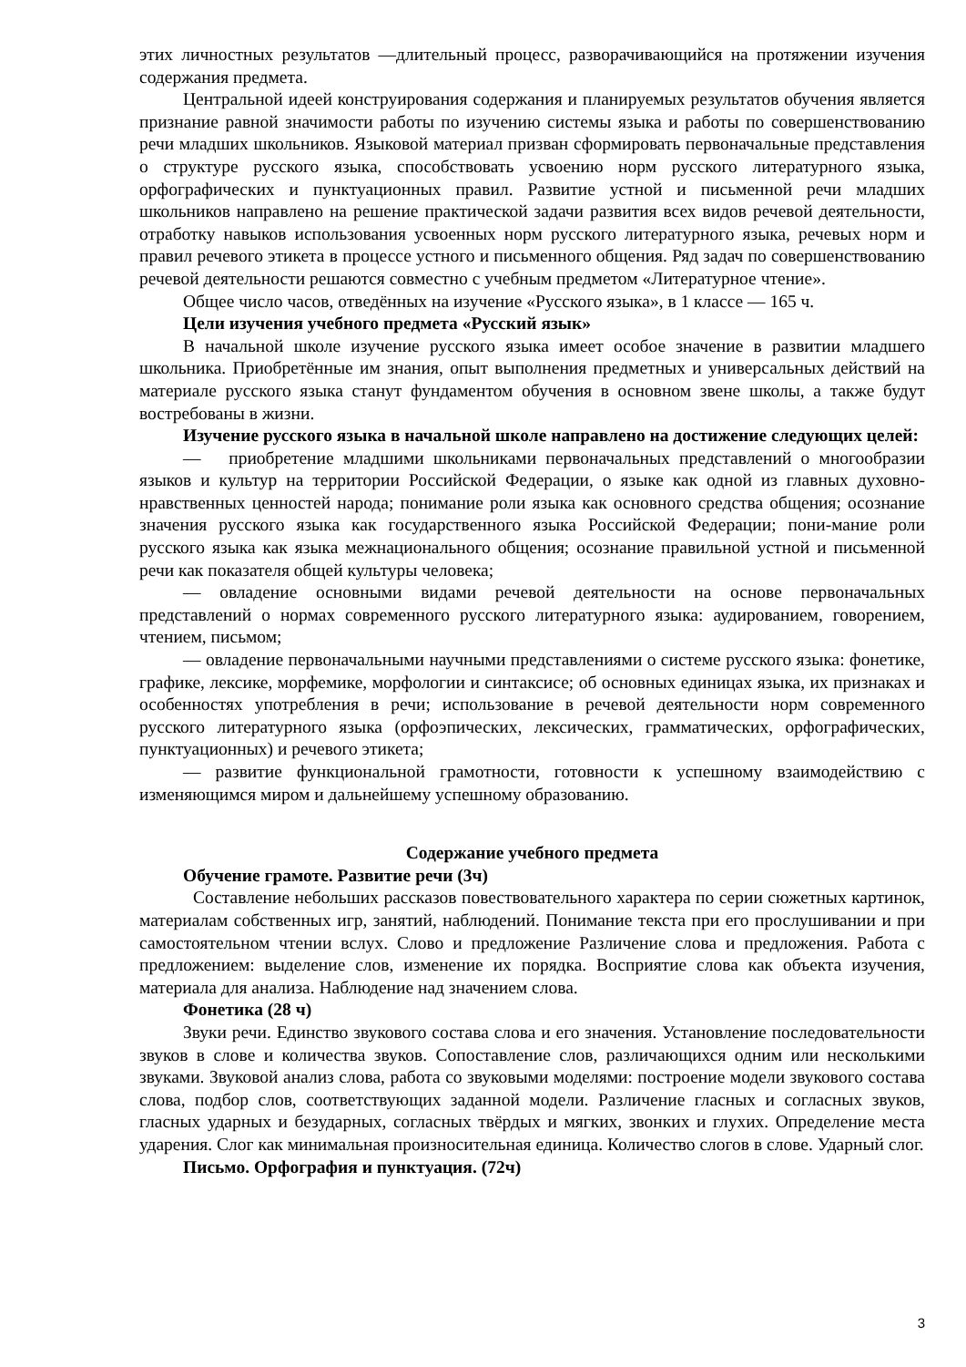этих личностных результатов —длительный процесс, разворачивающийся на протяжении изучения содержания предмета.
Центральной идеей конструирования содержания и планируемых результатов обучения является признание равной значимости работы по изучению системы языка и работы по совершенствованию речи младших школьников. Языковой материал призван сформировать первоначальные представления о структуре русского языка, способствовать усвоению норм русского литературного языка, орфографических и пунктуационных правил. Развитие устной и письменной речи младших школьников направлено на решение практической задачи развития всех видов речевой деятельности, отработку навыков использования усвоенных норм русского литературного языка, речевых норм и правил речевого этикета в процессе устного и письменного общения. Ряд задач по совершенствованию речевой деятельности решаются совместно с учебным предметом «Литературное чтение».
Общее число часов, отведённых на изучение «Русского языка», в 1 классе — 165 ч.
Цели изучения учебного предмета «Русский язык»
В начальной школе изучение русского языка имеет особое значение в развитии младшего школьника. Приобретённые им знания, опыт выполнения предметных и универсальных действий на материале русского языка станут фундаментом обучения в основном звене школы, а также будут востребованы в жизни.
Изучение русского языка в начальной школе направлено на достижение следующих целей:
— приобретение младшими школьниками первоначальных представлений о многообразии языков и культур на территории Российской Федерации, о языке как одной из главных духовно-нравственных ценностей народа; понимание роли языка как основного средства общения; осознание значения русского языка как государственного языка Российской Федерации; пони-мание роли русского языка как языка межнационального общения; осознание правильной устной и письменной речи как показателя общей культуры человека;
— овладение основными видами речевой деятельности на основе первоначальных представлений о нормах современного русского литературного языка: аудированием, говорением, чтением, письмом;
— овладение первоначальными научными представлениями о системе русского языка: фонетике, графике, лексике, морфемике, морфологии и синтаксисе; об основных единицах языка, их признаках и особенностях употребления в речи; использование в речевой деятельности норм современного русского литературного языка (орфоэпических, лексических, грамматических, орфографических, пунктуационных) и речевого этикета;
— развитие функциональной грамотности, готовности к успешному взаимодействию с изменяющимся миром и дальнейшему успешному образованию.
Содержание учебного предмета
Обучение грамоте. Развитие речи (3ч)
Составление небольших рассказов повествовательного характера по серии сюжетных картинок, материалам собственных игр, занятий, наблюдений. Понимание текста при его прослушивании и при самостоятельном чтении вслух. Слово и предложение Различение слова и предложения. Работа с предложением: выделение слов, изменение их порядка. Восприятие слова как объекта изучения, материала для анализа. Наблюдение над значением слова.
Фонетика (28 ч)
Звуки речи. Единство звукового состава слова и его значения. Установление последовательности звуков в слове и количества звуков. Сопоставление слов, различающихся одним или несколькими звуками. Звуковой анализ слова, работа со звуковыми моделями: построение модели звукового состава слова, подбор слов, соответствующих заданной модели. Различение гласных и согласных звуков, гласных ударных и безударных, согласных твёрдых и мягких, звонких и глухих. Определение места ударения. Слог как минимальная произносительная единица. Количество слогов в слове. Ударный слог.
Письмо. Орфография и пунктуация. (72ч)
3